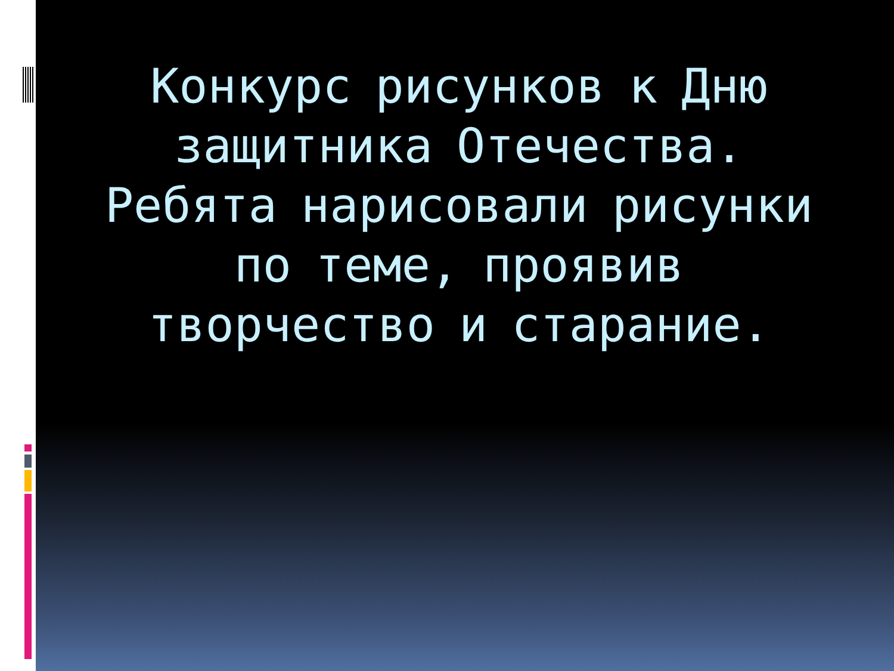Конкурс рисунков к Дню защитника Отечества. Ребята нарисовали рисунки по теме, проявив творчество и старание.